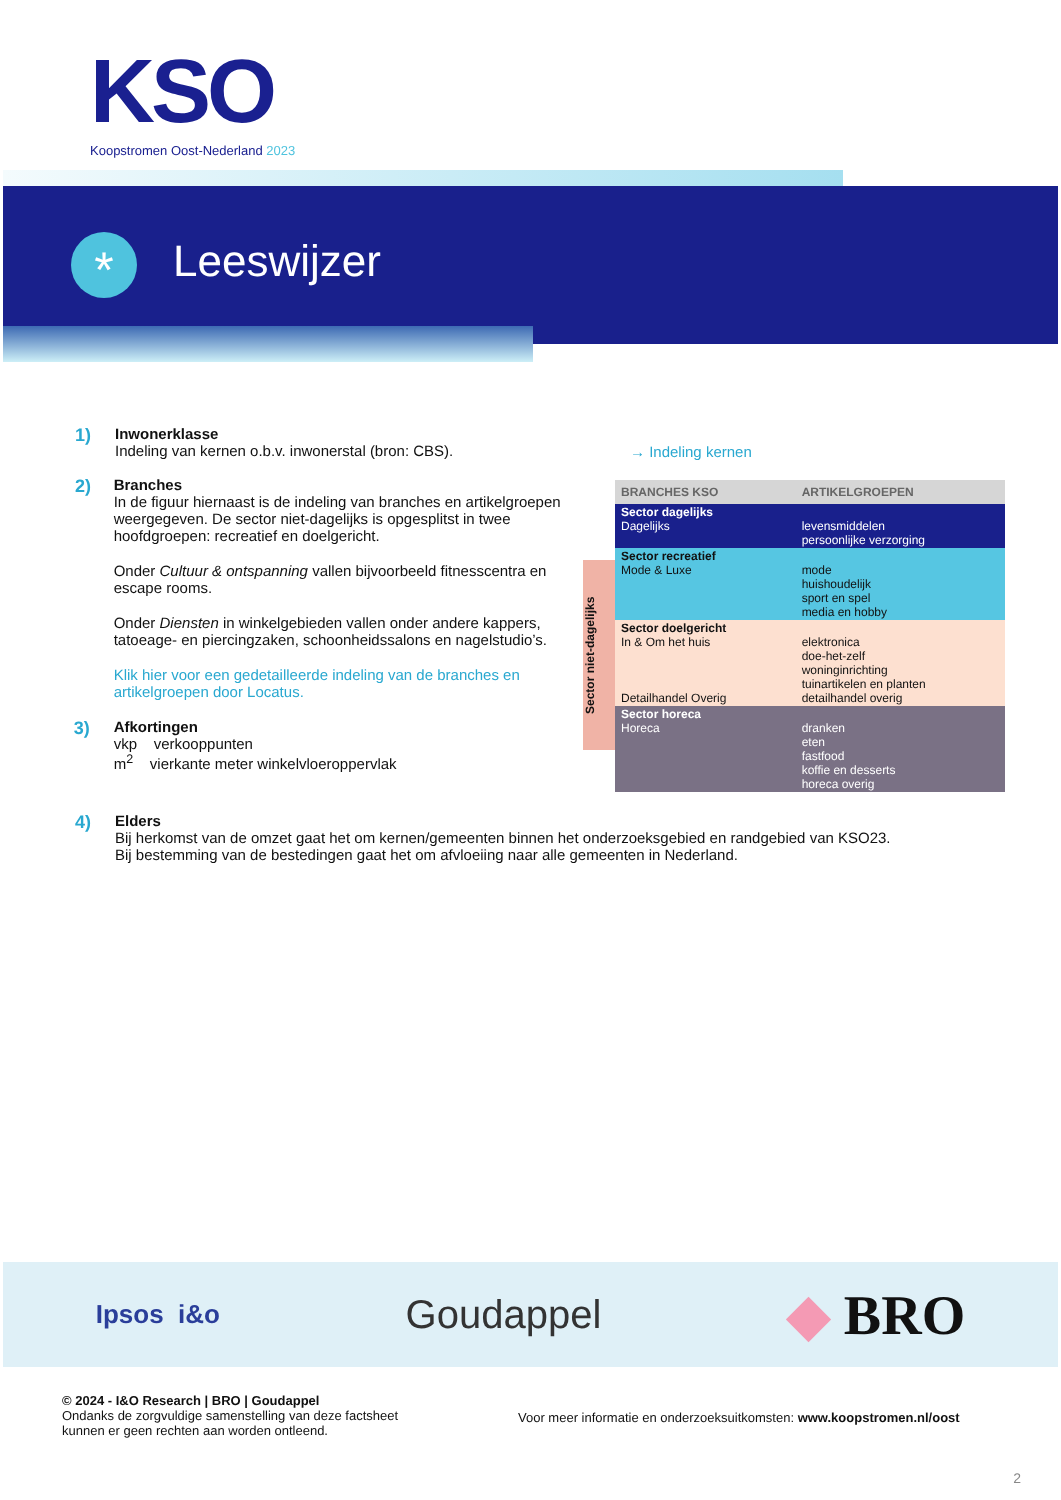KSO
Koopstromen Oost-Nederland 2023
* Leeswijzer
1)
Inwonerklasse
Indeling van kernen o.b.v. inwonerstal (bron: CBS).
→ Indeling kernen
2)
Branches
In de figuur hiernaast is de indeling van branches en artikelgroepen weergegeven. De sector niet-dagelijks is opgesplitst in twee hoofdgroepen: recreatief en doelgericht.
Onder Cultuur & ontspanning vallen bijvoorbeeld fitnesscentra en escape rooms.
Onder Diensten in winkelgebieden vallen onder andere kappers, tatoeage- en piercingzaken, schoonheidssalons en nagelstudio’s.
Klik hier voor een gedetailleerde indeling van de branches en artikelgroepen door Locatus.
3)
Afkortingen
vkp verkooppunten
m<sup>2</sup> vierkante meter winkelvloeroppervlak
Sector niet-dagelijks
| BRANCHES KSO | ARTIKELGROEPEN |
| --- | --- |
| Sector dagelijks Dagelijks | levensmiddelen persoonlijke verzorging |
| Sector recreatief Mode & Luxe | mode huishoudelijk sport en spel media en hobby |
| Sector doelgericht In & Om het huis Detailhandel Overig | elektronica doe-het-zelf woninginrichting tuinartikelen en planten detailhandel overig |
| Sector horeca Horeca | dranken eten fastfood koffie en desserts horeca overig |
4)
Elders
Bij herkomst van de omzet gaat het om kernen/gemeenten binnen het onderzoeksgebied en randgebied van KSO23.
Bij bestemming van de bestedingen gaat het om afvloeiing naar alle gemeenten in Nederland.
Ipsos i&o Goudappel ◆ BRO
© 2024 - I&O Research | BRO | Goudappel
Ondanks de zorgvuldige samenstelling van deze factsheet
kunnen er geen rechten aan worden ontleend.
Voor meer informatie en onderzoeksuitkomsten: www.koopstromen.nl/oost
2